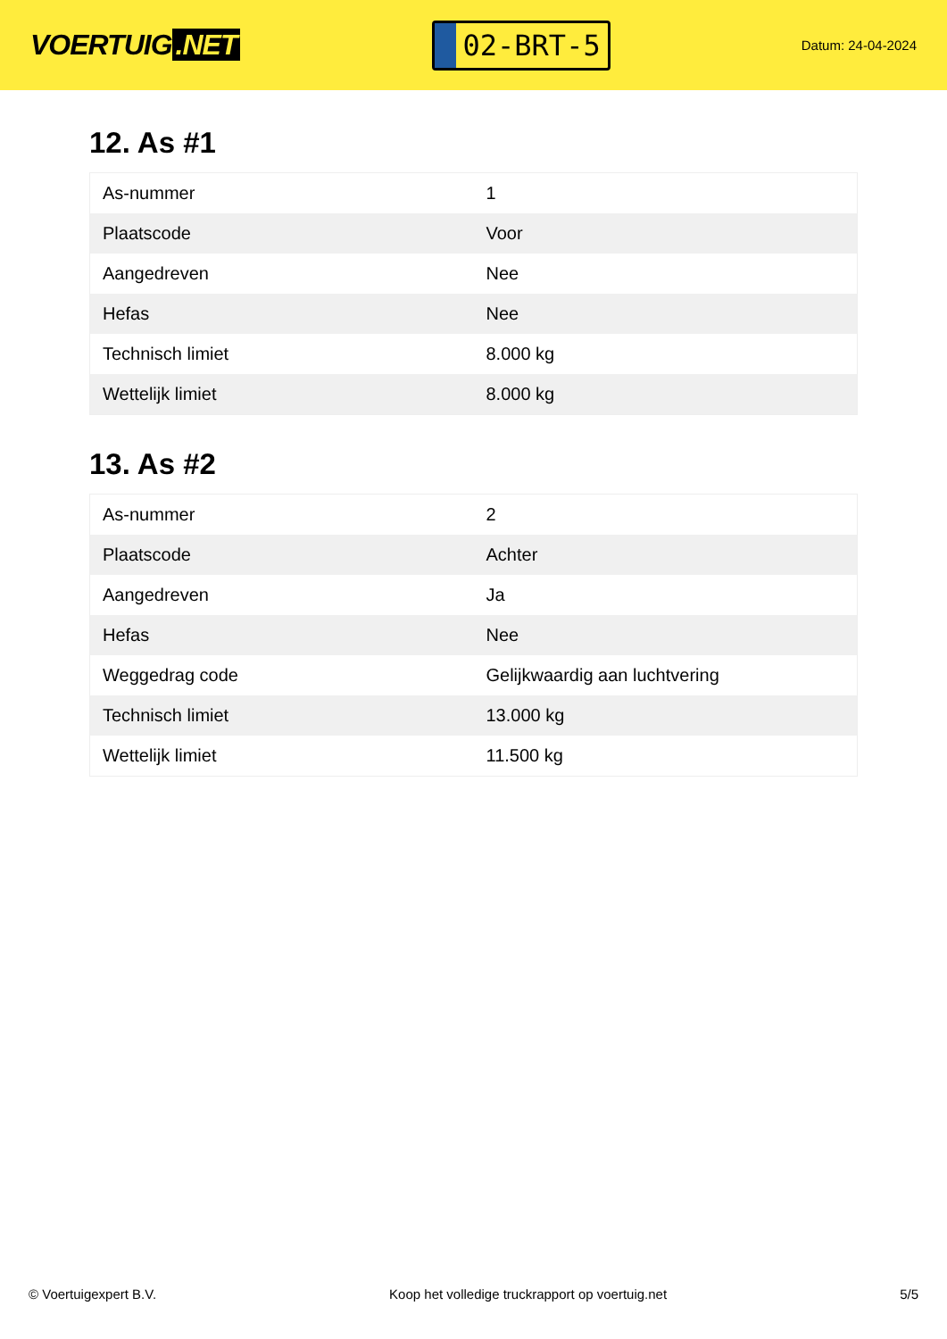VOERTUIG.NET
02-BRT-5
Datum: 24-04-2024
12. As #1
| As-nummer | 1 |
| Plaatscode | Voor |
| Aangedreven | Nee |
| Hefas | Nee |
| Technisch limiet | 8.000 kg |
| Wettelijk limiet | 8.000 kg |
13. As #2
| As-nummer | 2 |
| Plaatscode | Achter |
| Aangedreven | Ja |
| Hefas | Nee |
| Weggedrag code | Gelijkwaardig aan luchtvering |
| Technisch limiet | 13.000 kg |
| Wettelijk limiet | 11.500 kg |
© Voertuigexpert B.V. Koop het volledige truckrapport op voertuig.net 5/5